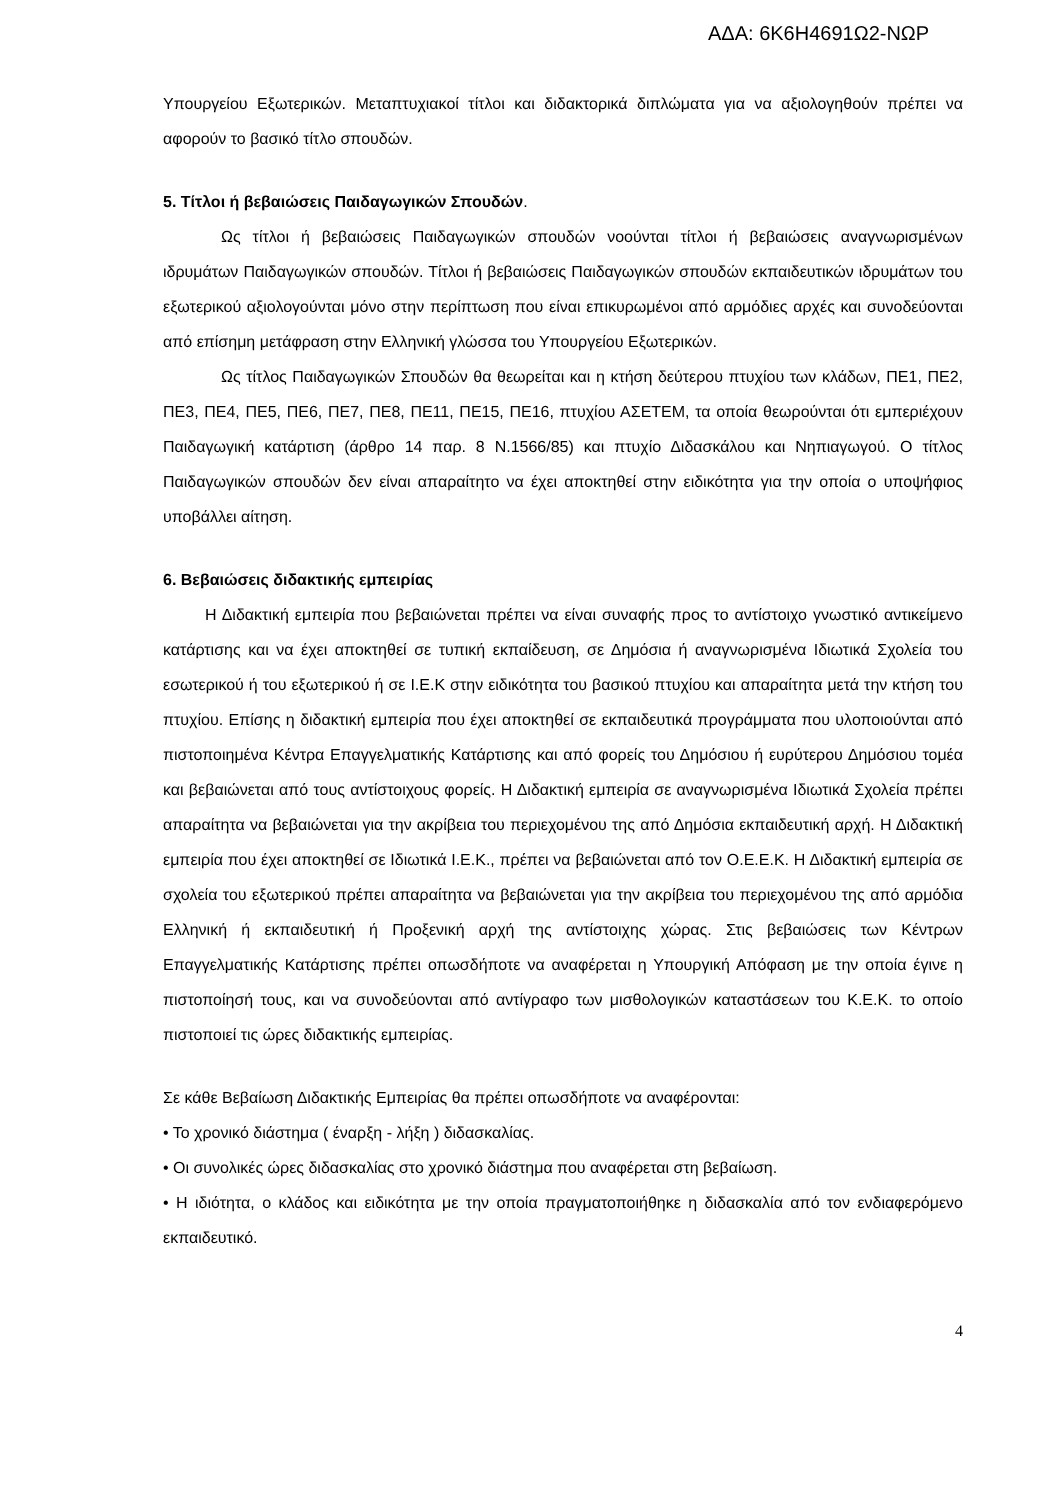ΑΔΑ: 6Κ6Η4691Ω2-ΝΩΡ
Υπουργείου Εξωτερικών. Μεταπτυχιακοί τίτλοι και διδακτορικά διπλώματα για να αξιολογηθούν πρέπει να αφορούν το βασικό τίτλο σπουδών.
5. Τίτλοι ή βεβαιώσεις Παιδαγωγικών Σπουδών.
Ως τίτλοι ή βεβαιώσεις Παιδαγωγικών σπουδών νοούνται τίτλοι ή βεβαιώσεις αναγνωρισμένων ιδρυμάτων Παιδαγωγικών σπουδών. Τίτλοι ή βεβαιώσεις Παιδαγωγικών σπουδών εκπαιδευτικών ιδρυμάτων του εξωτερικού αξιολογούνται μόνο στην περίπτωση που είναι επικυρωμένοι από αρμόδιες αρχές και συνοδεύονται από επίσημη μετάφραση στην Ελληνική γλώσσα του Υπουργείου Εξωτερικών.
Ως τίτλος Παιδαγωγικών Σπουδών θα θεωρείται και η κτήση δεύτερου πτυχίου των κλάδων, ΠΕ1, ΠΕ2, ΠΕ3, ΠΕ4, ΠΕ5, ΠΕ6, ΠΕ7, ΠΕ8, ΠΕ11, ΠΕ15, ΠΕ16, πτυχίου ΑΣΕΤΕΜ, τα οποία θεωρούνται ότι εμπεριέχουν Παιδαγωγική κατάρτιση (άρθρο 14 παρ. 8 Ν.1566/85) και πτυχίο Διδασκάλου και Νηπιαγωγού. Ο τίτλος Παιδαγωγικών σπουδών δεν είναι απαραίτητο να έχει αποκτηθεί στην ειδικότητα για την οποία ο υποψήφιος υποβάλλει αίτηση.
6. Βεβαιώσεις διδακτικής εμπειρίας
Η Διδακτική εμπειρία που βεβαιώνεται πρέπει να είναι συναφής προς το αντίστοιχο γνωστικό αντικείμενο κατάρτισης και να έχει αποκτηθεί σε τυπική εκπαίδευση, σε Δημόσια ή αναγνωρισμένα Ιδιωτικά Σχολεία του εσωτερικού ή του εξωτερικού ή σε Ι.Ε.Κ στην ειδικότητα του βασικού πτυχίου και απαραίτητα μετά την κτήση του πτυχίου. Επίσης η διδακτική εμπειρία που έχει αποκτηθεί σε εκπαιδευτικά προγράμματα που υλοποιούνται από πιστοποιημένα Κέντρα Επαγγελματικής Κατάρτισης και από φορείς του Δημόσιου ή ευρύτερου Δημόσιου τομέα και βεβαιώνεται από τους αντίστοιχους φορείς. Η Διδακτική εμπειρία σε αναγνωρισμένα Ιδιωτικά Σχολεία πρέπει απαραίτητα να βεβαιώνεται για την ακρίβεια του περιεχομένου της από Δημόσια εκπαιδευτική αρχή. Η Διδακτική εμπειρία που έχει αποκτηθεί σε Ιδιωτικά Ι.Ε.Κ., πρέπει να βεβαιώνεται από τον Ο.Ε.Ε.Κ. Η Διδακτική εμπειρία σε σχολεία του εξωτερικού πρέπει απαραίτητα να βεβαιώνεται για την ακρίβεια του περιεχομένου της από αρμόδια Ελληνική ή εκπαιδευτική ή Προξενική αρχή της αντίστοιχης χώρας. Στις βεβαιώσεις των Κέντρων Επαγγελματικής Κατάρτισης πρέπει οπωσδήποτε να αναφέρεται η Υπουργική Απόφαση με την οποία έγινε η πιστοποίησή τους, και να συνοδεύονται από αντίγραφο των μισθολογικών καταστάσεων του Κ.Ε.Κ. το οποίο πιστοποιεί τις ώρες διδακτικής εμπειρίας.
Σε κάθε Βεβαίωση Διδακτικής Εμπειρίας θα πρέπει οπωσδήποτε να αναφέρονται:
• Το χρονικό διάστημα ( έναρξη - λήξη ) διδασκαλίας.
• Οι συνολικές ώρες διδασκαλίας στο χρονικό διάστημα που αναφέρεται στη βεβαίωση.
• Η ιδιότητα, ο κλάδος και ειδικότητα με την οποία πραγματοποιήθηκε η διδασκαλία από τον ενδιαφερόμενο εκπαιδευτικό.
4